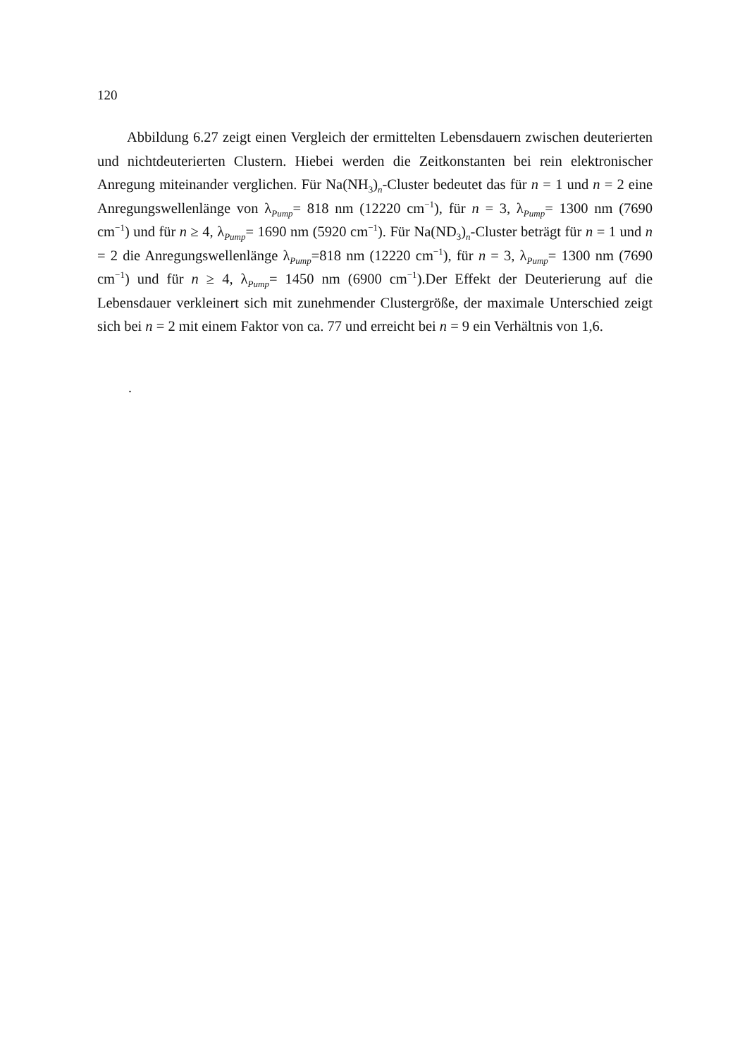120
Abbildung 6.27 zeigt einen Vergleich der ermittelten Lebensdauern zwischen deuterierten und nichtdeuterierten Clustern. Hiebei werden die Zeitkonstanten bei rein elektronischer Anregung miteinander verglichen. Für Na(NH<sub>3</sub>)<sub>n</sub>-Cluster bedeutet das für n = 1 und n = 2 eine Anregungswellenlänge von λ<sub>Pump</sub>= 818 nm (12220 cm<sup>−1</sup>), für n = 3, λ<sub>Pump</sub>= 1300 nm (7690 cm<sup>−1</sup>) und für n ≥ 4, λ<sub>Pump</sub>= 1690 nm (5920 cm<sup>−1</sup>). Für Na(ND<sub>3</sub>)<sub>n</sub>-Cluster beträgt für n = 1 und n = 2 die Anregungswellenlänge λ<sub>Pump</sub>=818 nm (12220 cm<sup>−1</sup>), für n = 3, λ<sub>Pump</sub>= 1300 nm (7690 cm<sup>−1</sup>) und für n ≥ 4, λ<sub>Pump</sub>= 1450 nm (6900 cm<sup>−1</sup>).Der Effekt der Deuterierung auf die Lebensdauer verkleinert sich mit zunehmender Clustergröße, der maximale Unterschied zeigt sich bei n = 2 mit einem Faktor von ca. 77 und erreicht bei n = 9 ein Verhältnis von 1,6.
.